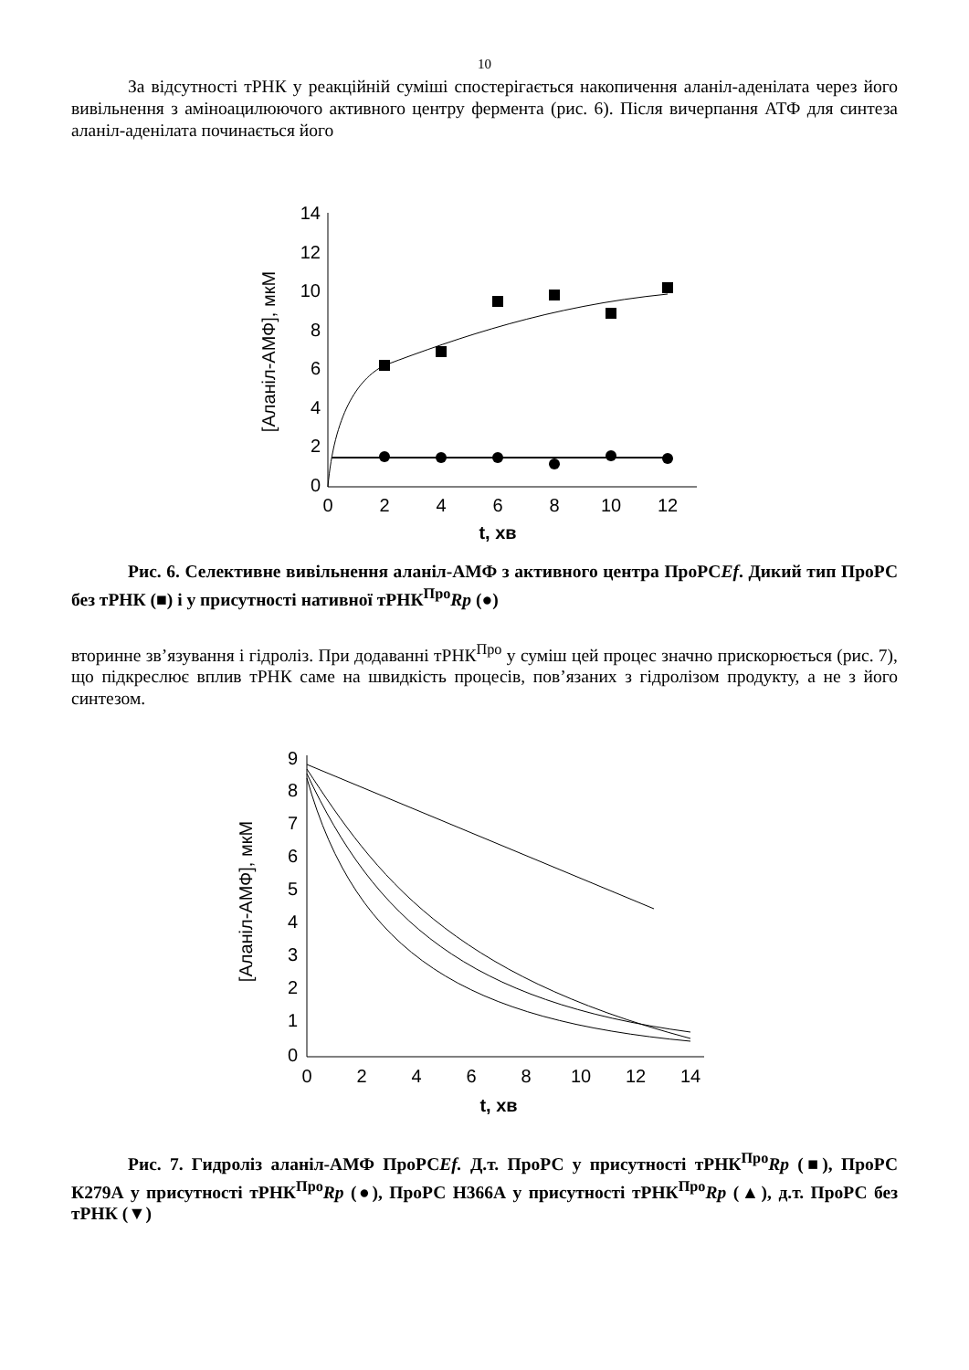10
За відсутності тРНК у реакційній суміші спостерігається накопичення аланіл-аденілата через його вивільнення з аміноацилюючого активного центру фермента (рис. 6). Після вичерпання АТФ для синтеза аланіл-аденілата починається його
14
12
10
8
6
4
2
0
0
2
4
6
8
10
12
t, хв
[Аланіл-АМФ], мкМ
Рис. 6. Селективне вивільнення аланіл-АМФ з активного центра ПроРСEf. Дикий тип ПроРС без тРНК (■) і у присутності нативної тРНК<sup>Про</sup>Rp (●)
вторинне зв’язування і гідроліз. При додаванні тРНК<sup>Про</sup> у суміш цей процес значно прискорюється (рис. 7), що підкреслює вплив тРНК саме на швидкість процесів, пов’язаних з гідролізом продукту, а не з його синтезом.
9
8
7
6
5
4
3
2
1
0
0
2
4
6
8
10
12
14
t, хв
[Аланіл-АМФ], мкМ
Рис. 7. Гидроліз аланіл-АМФ ПроРСEf. Д.т. ПроРС у присутності тРНК<sup>Про</sup>Rp (■), ПроРС К279А у присутності тРНК<sup>Про</sup>Rp (●), ПроРС Н366А у присутності тРНК<sup>Про</sup>Rp (▲), д.т. ПроРС без тРНК (▼)